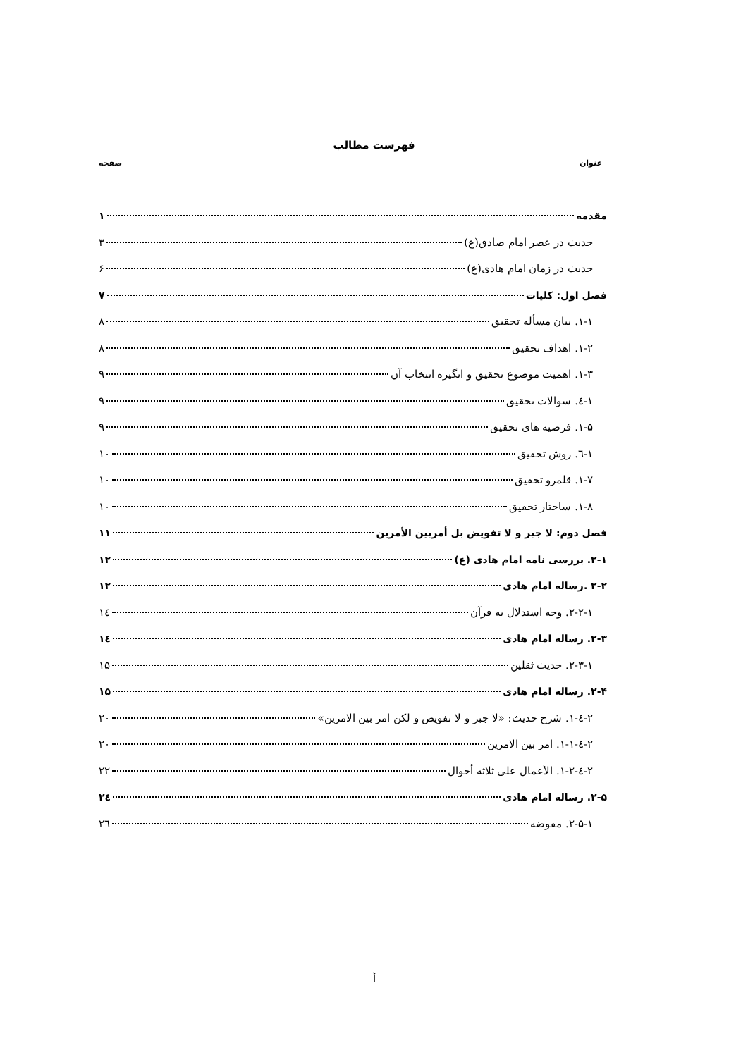فهرست مطالب
عنوان صفحه
مقدمه ۱
حدیث در عصر امام صادق(ع) ۳
حدیث در زمان امام هادی(ع) ۶
فصل اول: کلیات ۷
۱-۱. بیان مسأله تحقیق ۸
۱-۲. اهداف تحقیق ۸
۱-۳. اهمیت موضوع تحقیق و انگیزه انتخاب آن ۹
۱-٤. سوالات تحقیق ۹
۱-۵. فرضیه های تحقیق ۹
۱-٦. روش تحقیق ۱۰
۱-۷. قلمرو تحقیق ۱۰
۱-۸. ساختار تحقیق ۱۰
فصل دوم: لا جبر و لا تفویض بل أمربین الأمرین ۱۱
۲-۱. بررسی نامه امام هادی (ع) ۱۲
۲-۲ .رساله امام هادی ۱۲
۲-۲-۱. وجه استدلال به قرآن ۱٤
۲-۳. رساله امام هادی ۱٤
۲-۳-۱. حدیث ثقلین ۱۵
۲-۴. رساله امام هادی ۱۵
۲-٤-۱. شرح حدیث: «لا جبر و لا تفویض و لکن امر بین الامرین» ۲۰
۲-٤-۱-۱. امر بین الامرین ۲۰
۲-٤-۱-۲. الأعمال علی ثلاثة أحوال ۲۲
۲-۵. رساله امام هادی ۲٤
۲-۵-۱. مفوضه ۲٦
أ